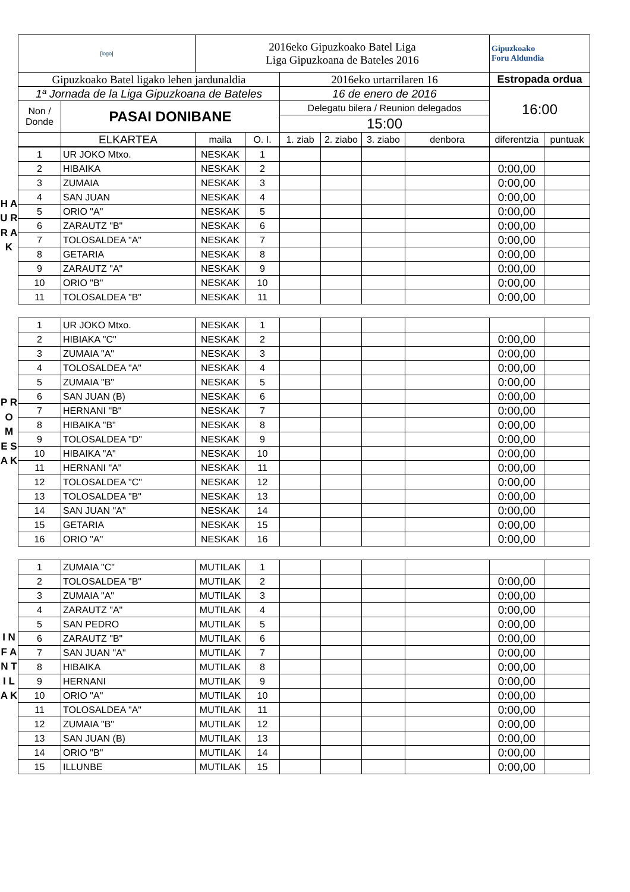| [logo] | | 2016eko Gipuzkoako Batel Liga Liga Gipuzkoana de Bateles 2016 | | | | | | Gipuzkoako Foru Aldundia | |
| Gipuzkoako Batel ligako lehen jardunaldia | | | | 2016eko urtarrilaren 16 | | | | Estropada ordua | |
| 1ª Jornada de la Liga Gipuzkoana de Bateles | | | | 16 de enero de 2016 | | | | 16:00 | |
| Non / Donde | PASAI DONIBANE | | | Delegatu bilera / Reunion delegados | | | | | |
| | | | | 15:00 | | | | | |
| | ELKARTEA | maila | O. I. | 1. ziab | 2. ziabo | 3. ziabo | denbora | diferentzia | puntuak |
H A U R R A K
| 1 | UR JOKO Mtxo. | NESKAK | 1 | | | | | | |
| 2 | HIBAIKA | NESKAK | 2 | | | | | 0:00,00 | |
| 3 | ZUMAIA | NESKAK | 3 | | | | | 0:00,00 | |
| 4 | SAN JUAN | NESKAK | 4 | | | | | 0:00,00 | |
| 5 | ORIO "A" | NESKAK | 5 | | | | | 0:00,00 | |
| 6 | ZARAUTZ "B" | NESKAK | 6 | | | | | 0:00,00 | |
| 7 | TOLOSALDEA "A" | NESKAK | 7 | | | | | 0:00,00 | |
| 8 | GETARIA | NESKAK | 8 | | | | | 0:00,00 | |
| 9 | ZARAUTZ "A" | NESKAK | 9 | | | | | 0:00,00 | |
| 10 | ORIO "B" | NESKAK | 10 | | | | | 0:00,00 | |
| 11 | TOLOSALDEA "B" | NESKAK | 11 | | | | | 0:00,00 | |
P R O M E S A K
| 1 | UR JOKO Mtxo. | NESKAK | 1 | | | | | | |
| 2 | HIBIAKA "C" | NESKAK | 2 | | | | | 0:00,00 | |
| 3 | ZUMAIA "A" | NESKAK | 3 | | | | | 0:00,00 | |
| 4 | TOLOSALDEA "A" | NESKAK | 4 | | | | | 0:00,00 | |
| 5 | ZUMAIA "B" | NESKAK | 5 | | | | | 0:00,00 | |
| 6 | SAN JUAN (B) | NESKAK | 6 | | | | | 0:00,00 | |
| 7 | HERNANI "B" | NESKAK | 7 | | | | | 0:00,00 | |
| 8 | HIBAIKA "B" | NESKAK | 8 | | | | | 0:00,00 | |
| 9 | TOLOSALDEA "D" | NESKAK | 9 | | | | | 0:00,00 | |
| 10 | HIBAIKA "A" | NESKAK | 10 | | | | | 0:00,00 | |
| 11 | HERNANI "A" | NESKAK | 11 | | | | | 0:00,00 | |
| 12 | TOLOSALDEA "C" | NESKAK | 12 | | | | | 0:00,00 | |
| 13 | TOLOSALDEA "B" | NESKAK | 13 | | | | | 0:00,00 | |
| 14 | SAN JUAN "A" | NESKAK | 14 | | | | | 0:00,00 | |
| 15 | GETARIA | NESKAK | 15 | | | | | 0:00,00 | |
| 16 | ORIO "A" | NESKAK | 16 | | | | | 0:00,00 | |
I N F A N T I L A K
| 1 | ZUMAIA "C" | MUTILAK | 1 | | | | | | |
| 2 | TOLOSALDEA "B" | MUTILAK | 2 | | | | | 0:00,00 | |
| 3 | ZUMAIA "A" | MUTILAK | 3 | | | | | 0:00,00 | |
| 4 | ZARAUTZ "A" | MUTILAK | 4 | | | | | 0:00,00 | |
| 5 | SAN PEDRO | MUTILAK | 5 | | | | | 0:00,00 | |
| 6 | ZARAUTZ "B" | MUTILAK | 6 | | | | | 0:00,00 | |
| 7 | SAN JUAN "A" | MUTILAK | 7 | | | | | 0:00,00 | |
| 8 | HIBAIKA | MUTILAK | 8 | | | | | 0:00,00 | |
| 9 | HERNANI | MUTILAK | 9 | | | | | 0:00,00 | |
| 10 | ORIO "A" | MUTILAK | 10 | | | | | 0:00,00 | |
| 11 | TOLOSALDEA "A" | MUTILAK | 11 | | | | | 0:00,00 | |
| 12 | ZUMAIA "B" | MUTILAK | 12 | | | | | 0:00,00 | |
| 13 | SAN JUAN (B) | MUTILAK | 13 | | | | | 0:00,00 | |
| 14 | ORIO "B" | MUTILAK | 14 | | | | | 0:00,00 | |
| 15 | ILLUNBE | MUTILAK | 15 | | | | | 0:00,00 | |